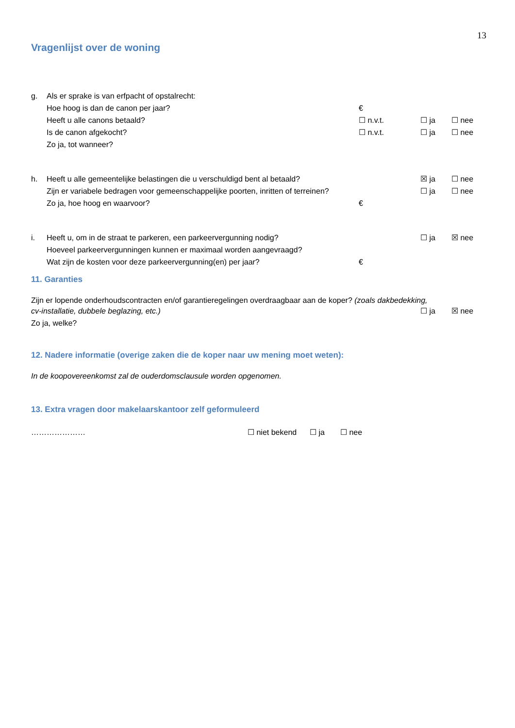13
Vragenlijst over de woning
g. Als er sprake is van erfpacht of opstalrecht:
Hoe hoog is dan de canon per jaar? €
Heeft u alle canons betaald? ☐ n.v.t. ☐ ja ☐ nee
Is de canon afgekocht? ☐ n.v.t. ☐ ja ☐ nee
Zo ja, tot wanneer?
h. Heeft u alle gemeentelijke belastingen die u verschuldigd bent al betaald? ☒ ja ☐ nee
Zijn er variabele bedragen voor gemeenschappelijke poorten, inritten of terreinen? ☐ ja ☐ nee
Zo ja, hoe hoog en waarvoor? €
i. Heeft u, om in de straat te parkeren, een parkeervergunning nodig? ☐ ja ☒ nee
Hoeveel parkeervergunningen kunnen er maximaal worden aangevraagd?
Wat zijn de kosten voor deze parkeervergunning(en) per jaar? €
11. Garanties
Zijn er lopende onderhoudscontracten en/of garantieregelingen overdraagbaar aan de koper? (zoals dakbedekking,
cv-installatie, dubbele beglazing, etc.) ☐ ja ☒ nee
Zo ja, welke?
12. Nadere informatie (overige zaken die de koper naar uw mening moet weten):
In de koopovereenkomst zal de ouderdomsclausule worden opgenomen.
13. Extra vragen door makelaarskantoor zelf geformuleerd
………………… ☐ niet bekend ☐ ja ☐ nee